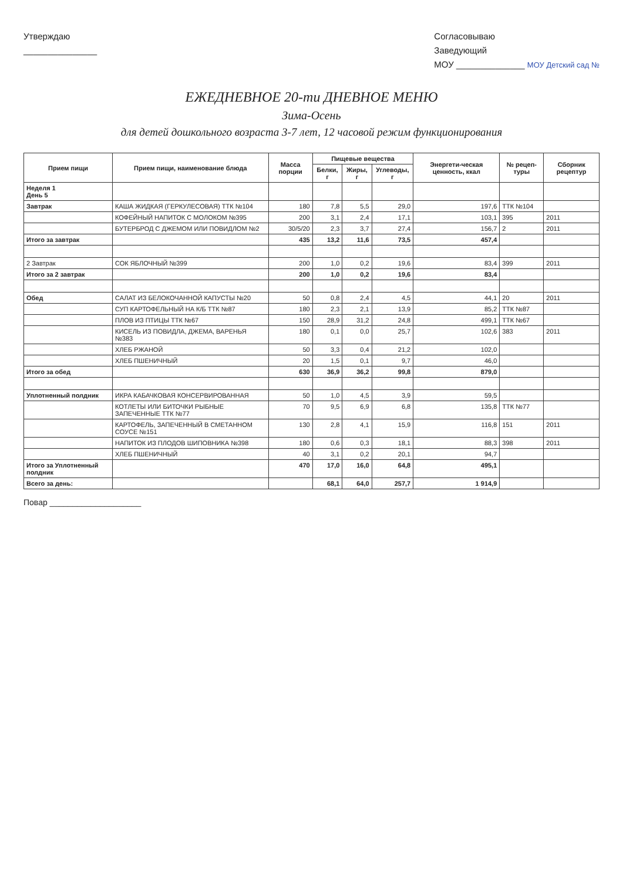Утверждаю
_______________
Согласовываю
Заведующий
МОУ ______________ МОУ Детский сад №
ЕЖЕДНЕВНОЕ 20-ти ДНЕВНОЕ МЕНЮ
Зима-Осень
для детей дошкольного возраста 3-7 лет, 12 часовой режим функционирования
| Прием пищи | Прием пищи, наименование блюда | Масса порции | Пищевые вещества | | | Энергети-ческая ценность, ккал | № рецеп-туры | Сборник рецептур |
| --- | --- | --- | --- | --- | --- | --- | --- | --- |
| | | | Белки, г | Жиры, г | Углеводы, г | | | |
| Неделя 1 День 5 | | | | | | | | |
| Завтрак | КАША ЖИДКАЯ (ГЕРКУЛЕСОВАЯ) ТТК №104 | 180 | 7,8 | 5,5 | 29,0 | 197,6 | ТТК №104 | |
| | КОФЕЙНЫЙ НАПИТОК С МОЛОКОМ №395 | 200 | 3,1 | 2,4 | 17,1 | 103,1 | 395 | 2011 |
| | БУТЕРБРОД С ДЖЕМОМ ИЛИ ПОВИДЛОМ №2 | 30/5/20 | 2,3 | 3,7 | 27,4 | 156,7 | 2 | 2011 |
| Итого за завтрак | | 435 | 13,2 | 11,6 | 73,5 | 457,4 | | |
| 2 Завтрак | СОК ЯБЛОЧНЫЙ №399 | 200 | 1,0 | 0,2 | 19,6 | 83,4 | 399 | 2011 |
| Итого за 2 завтрак | | 200 | 1,0 | 0,2 | 19,6 | 83,4 | | |
| Обед | САЛАТ ИЗ БЕЛОКОЧАННОЙ КАПУСТЫ №20 | 50 | 0,8 | 2,4 | 4,5 | 44,1 | 20 | 2011 |
| | СУП КАРТОФЕЛЬНЫЙ НА К/Б ТТК №87 | 180 | 2,3 | 2,1 | 13,9 | 85,2 | ТТК №87 | |
| | ПЛОВ ИЗ ПТИЦЫ ТТК №67 | 150 | 28,9 | 31,2 | 24,8 | 499,1 | ТТК №67 | |
| | КИСЕЛЬ ИЗ ПОВИДЛА, ДЖЕМА, ВАРЕНЬЯ №383 | 180 | 0,1 | 0,0 | 25,7 | 102,6 | 383 | 2011 |
| | ХЛЕБ РЖАНОЙ | 50 | 3,3 | 0,4 | 21,2 | 102,0 | | |
| | ХЛЕБ ПШЕНИЧНЫЙ | 20 | 1,5 | 0,1 | 9,7 | 46,0 | | |
| Итого за обед | | 630 | 36,9 | 36,2 | 99,8 | 879,0 | | |
| Уплотненный полдник | ИКРА КАБАЧКОВАЯ КОНСЕРВИРОВАННАЯ | 50 | 1,0 | 4,5 | 3,9 | 59,5 | | |
| | КОТЛЕТЫ ИЛИ БИТОЧКИ РЫБНЫЕ ЗАПЕЧЕННЫЕ ТТК №77 | 70 | 9,5 | 6,9 | 6,8 | 135,8 | ТТК №77 | |
| | КАРТОФЕЛЬ, ЗАПЕЧЕННЫЙ В СМЕТАННОМ СОУСЕ №151 | 130 | 2,8 | 4,1 | 15,9 | 116,8 | 151 | 2011 |
| | НАПИТОК ИЗ ПЛОДОВ ШИПОВНИКА №398 | 180 | 0,6 | 0,3 | 18,1 | 88,3 | 398 | 2011 |
| | ХЛЕБ ПШЕНИЧНЫЙ | 40 | 3,1 | 0,2 | 20,1 | 94,7 | | |
| Итого за Уплотненный полдник | | 470 | 17,0 | 16,0 | 64,8 | 495,1 | | |
| Всего за день: | | | 68,1 | 64,0 | 257,7 | 1 914,9 | | |
Повар ____________________